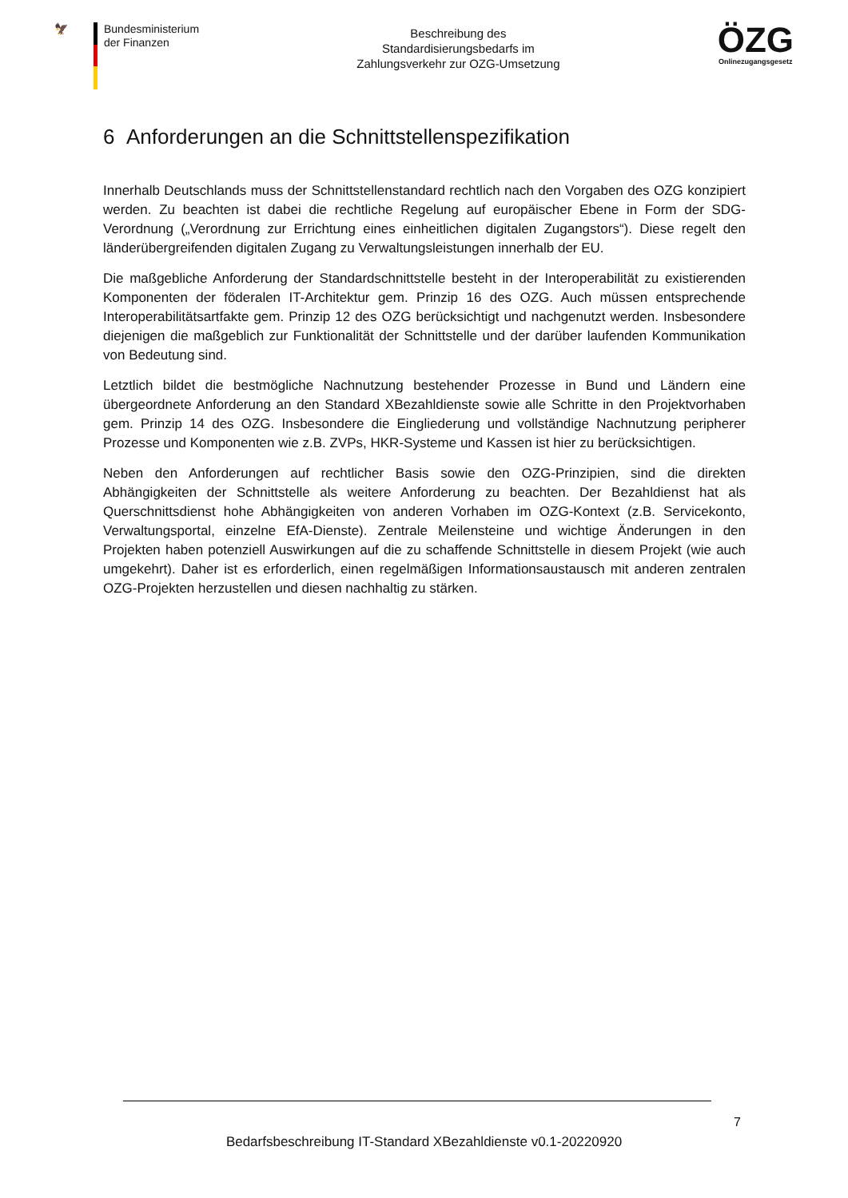🦅 Bundesministerium
der Finanzen
Beschreibung des
Standardisierungsbedarfs im
Zahlungsverkehr zur OZG-Umsetzung
ÖZG
Onlinezugangsgesetz
6 Anforderungen an die Schnittstellenspezifikation
Innerhalb Deutschlands muss der Schnittstellenstandard rechtlich nach den Vorgaben des OZG konzipiert werden. Zu beachten ist dabei die rechtliche Regelung auf europäischer Ebene in Form der SDG-Verordnung („Verordnung zur Errichtung eines einheitlichen digitalen Zugangstors“). Diese regelt den länderübergreifenden digitalen Zugang zu Verwaltungsleistungen innerhalb der EU.
Die maßgebliche Anforderung der Standardschnittstelle besteht in der Interoperabilität zu existierenden Komponenten der föderalen IT-Architektur gem. Prinzip 16 des OZG. Auch müssen entsprechende Interoperabilitätsartfakte gem. Prinzip 12 des OZG berücksichtigt und nachgenutzt werden. Insbesondere diejenigen die maßgeblich zur Funktionalität der Schnittstelle und der darüber laufenden Kommunikation von Bedeutung sind.
Letztlich bildet die bestmögliche Nachnutzung bestehender Prozesse in Bund und Ländern eine übergeordnete Anforderung an den Standard XBezahldienste sowie alle Schritte in den Projektvorhaben gem. Prinzip 14 des OZG. Insbesondere die Eingliederung und vollständige Nachnutzung peripherer Prozesse und Komponenten wie z.B. ZVPs, HKR-Systeme und Kassen ist hier zu berücksichtigen.
Neben den Anforderungen auf rechtlicher Basis sowie den OZG-Prinzipien, sind die direkten Abhängigkeiten der Schnittstelle als weitere Anforderung zu beachten. Der Bezahldienst hat als Querschnittsdienst hohe Abhängigkeiten von anderen Vorhaben im OZG-Kontext (z.B. Servicekonto, Verwaltungsportal, einzelne EfA-Dienste). Zentrale Meilensteine und wichtige Änderungen in den Projekten haben potenziell Auswirkungen auf die zu schaffende Schnittstelle in diesem Projekt (wie auch umgekehrt). Daher ist es erforderlich, einen regelmäßigen Informationsaustausch mit anderen zentralen OZG-Projekten herzustellen und diesen nachhaltig zu stärken.
7
Bedarfsbeschreibung IT-Standard XBezahldienste v0.1-20220920